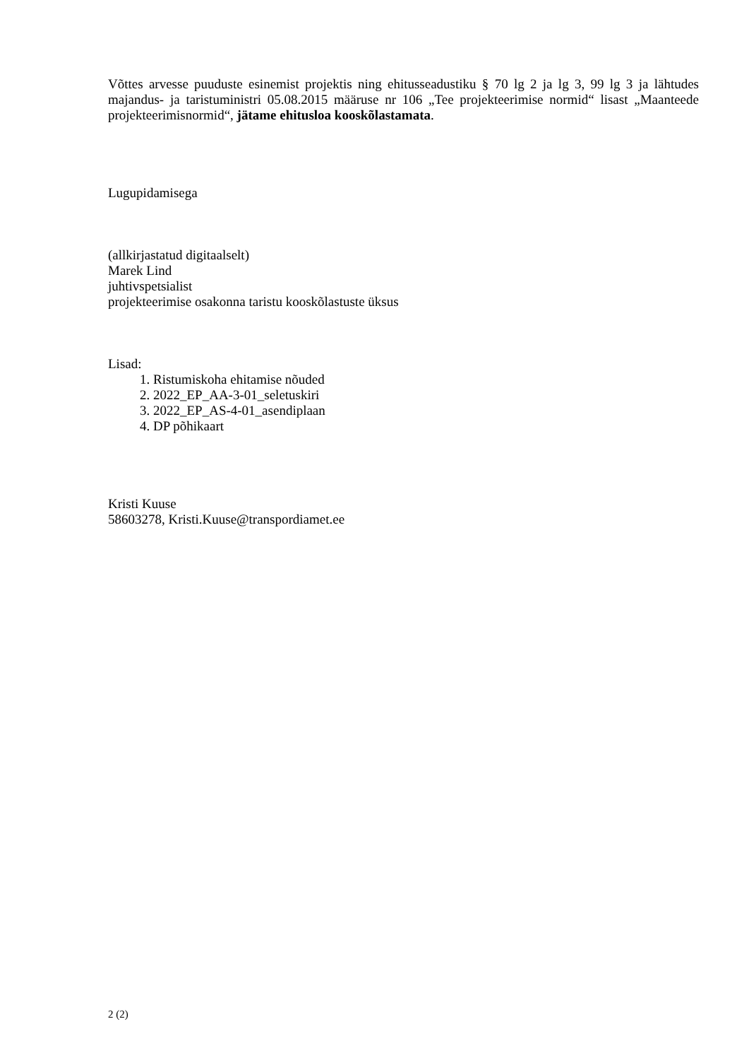Võttes arvesse puuduste esinemist projektis ning ehitusseadustiku § 70 lg 2 ja lg 3, 99 lg 3 ja lähtudes majandus- ja taristuministri 05.08.2015 määruse nr 106 „Tee projekteerimise normid“ lisast „Maanteede projekteerimisnormid“, jätame ehitusloa kooskõlastamata.
Lugupidamisega
(allkirjastatud digitaalselt)
Marek Lind
juhtivspetsialist
projekteerimise osakonna taristu kooskõlastuste üksus
Lisad:
1. Ristumiskoha ehitamise nõuded
2. 2022_EP_AA-3-01_seletuskiri
3. 2022_EP_AS-4-01_asendiplaan
4. DP põhikaart
Kristi Kuuse
58603278, Kristi.Kuuse@transpordiamet.ee
2 (2)